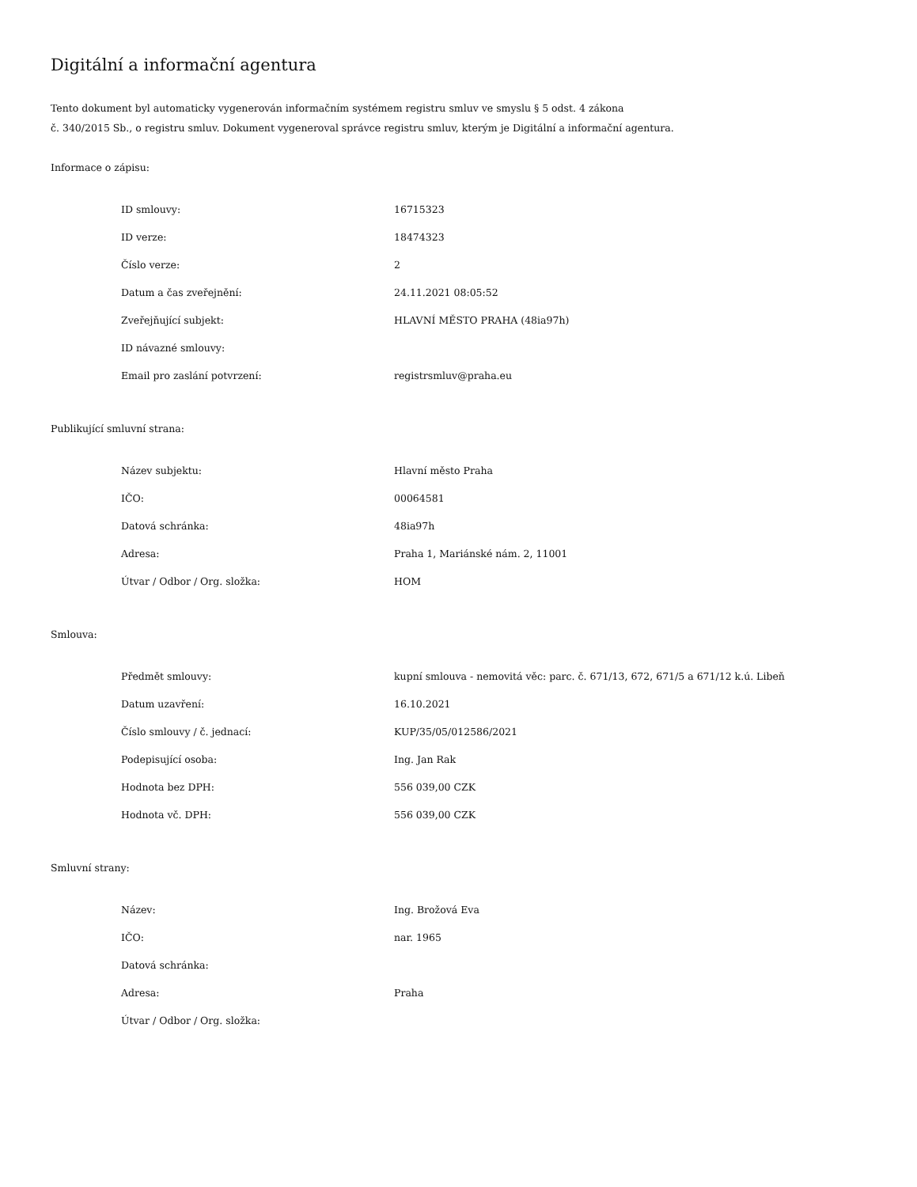Digitální a informační agentura
Tento dokument byl automaticky vygenerován informačním systémem registru smluv ve smyslu § 5 odst. 4 zákona
č. 340/2015 Sb., o registru smluv. Dokument vygeneroval správce registru smluv, kterým je Digitální a informační agentura.
Informace o zápisu:
| ID smlouvy: | 16715323 |
| ID verze: | 18474323 |
| Číslo verze: | 2 |
| Datum a čas zveřejnění: | 24.11.2021 08:05:52 |
| Zveřejňující subjekt: | HLAVNÍ MĚSTO PRAHA (48ia97h) |
| ID návazné smlouvy: | |
| Email pro zaslání potvrzení: | registrsmluv@praha.eu |
Publikující smluvní strana:
| Název subjektu: | Hlavní město Praha |
| IČO: | 00064581 |
| Datová schránka: | 48ia97h |
| Adresa: | Praha 1, Mariánské nám. 2, 11001 |
| Útvar / Odbor / Org. složka: | HOM |
Smlouva:
| Předmět smlouvy: | kupní smlouva - nemovitá věc: parc. č. 671/13, 672, 671/5 a 671/12 k.ú. Libeň |
| Datum uzavření: | 16.10.2021 |
| Číslo smlouvy / č. jednací: | KUP/35/05/012586/2021 |
| Podepisující osoba: | Ing. Jan Rak |
| Hodnota bez DPH: | 556 039,00 CZK |
| Hodnota vč. DPH: | 556 039,00 CZK |
Smluvní strany:
| Název: | Ing. Brožová Eva |
| IČO: | nar. 1965 |
| Datová schránka: | |
| Adresa: | Praha |
| Útvar / Odbor / Org. složka: | |